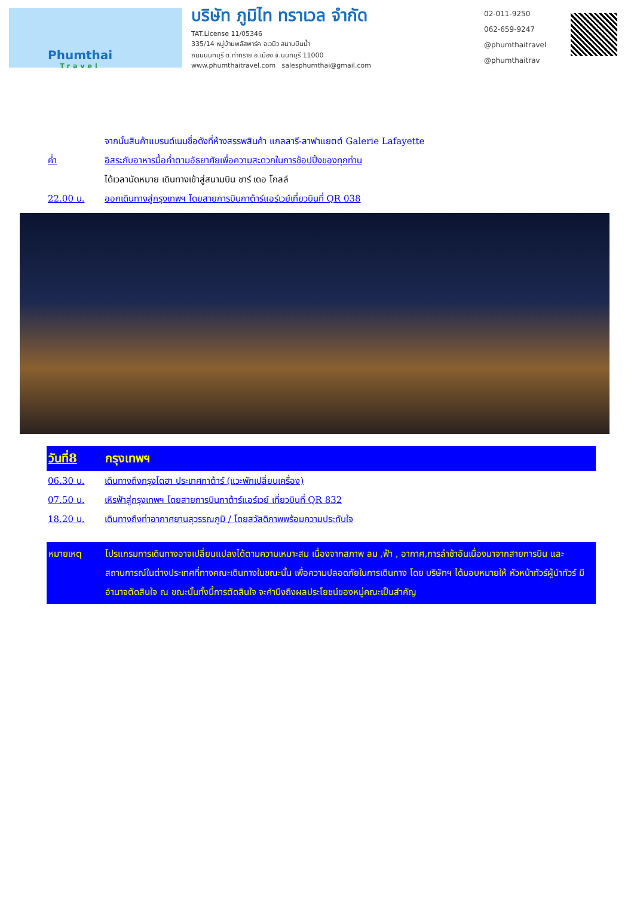Phumthai
Travel
บริษัท ภูมิไท ทราเวล จำกัด
TAT.License 11/05346
335/14 หมู่บ้านพลัสพาร์ค อเวนิว สนามบินน้ำ
ถนนนนทบุรี ต.ท่าทราย อ.เมือง จ.นนทบุรี 11000
www.phumthaitravel.com salesphumthai@gmail.com
02-011-9250
062-659-9247
@phumthaitravel
@phumthaitrav
จากนั้นสินค้าแบรนด์เนมชื่อดังที่ห้างสรรพสินค้า แกลลารี-ลาฟาแยตต์ Galerie Lafayette
ค่ำ อิสระกับอาหารมื้อค่ำตามอัธยาศัยเพื่อความสะดวกในการช้อปปิ้งของทุกท่าน
ได้เวลานัดหมาย เดินทางเข้าสู่สนามบิน ชาร์ เดอ โกลล์
22.00 น. ออกเดินทางสู่กรุงเทพฯ โดยสายการบินกาต้าร์แอร์เวย์เที่ยวบินที่ QR 038
วันที่8 กรุงเทพฯ
06.30 น. เดินทางถึงกรุงโดฮา ประเทศกาต้าร์ (แวะพักเปลี่ยนเครื่อง)
07.50 น. เหิรฟ้าสู่กรุงเทพฯ โดยสายการบินกาต้าร์แอร์เวย์ เที่ยวบินที่ QR 832
18.20 น. เดินทางถึงท่าอากาศยานสุวรรณภูมิ / โดยสวัสดิภาพพร้อมความประทับใจ
หมายเหตุ โปรแกรมการเดินทางอาจเปลี่ยนแปลงได้ตามความเหมาะสม เนื่องจากสภาพ ลม ,ฟ้า , อากาศ,การล่าช้าอันเนื่องมาจากสายการบิน และสถานการณ์ในต่างประเทศที่ทางคณะเดินทางในขณะนั้น เพื่อความปลอดภัยในการเดินทาง โดย บริษัทฯ ได้มอบหมายให้ หัวหน้าทัวร์ผู้นำทัวร์ มีอำนาจตัดสินใจ ณ ขณะนั้นทั้งนี้การตัดสินใจ จะคำนึงถึงผลประโยชน์ของหมู่คณะเป็นสำคัญ